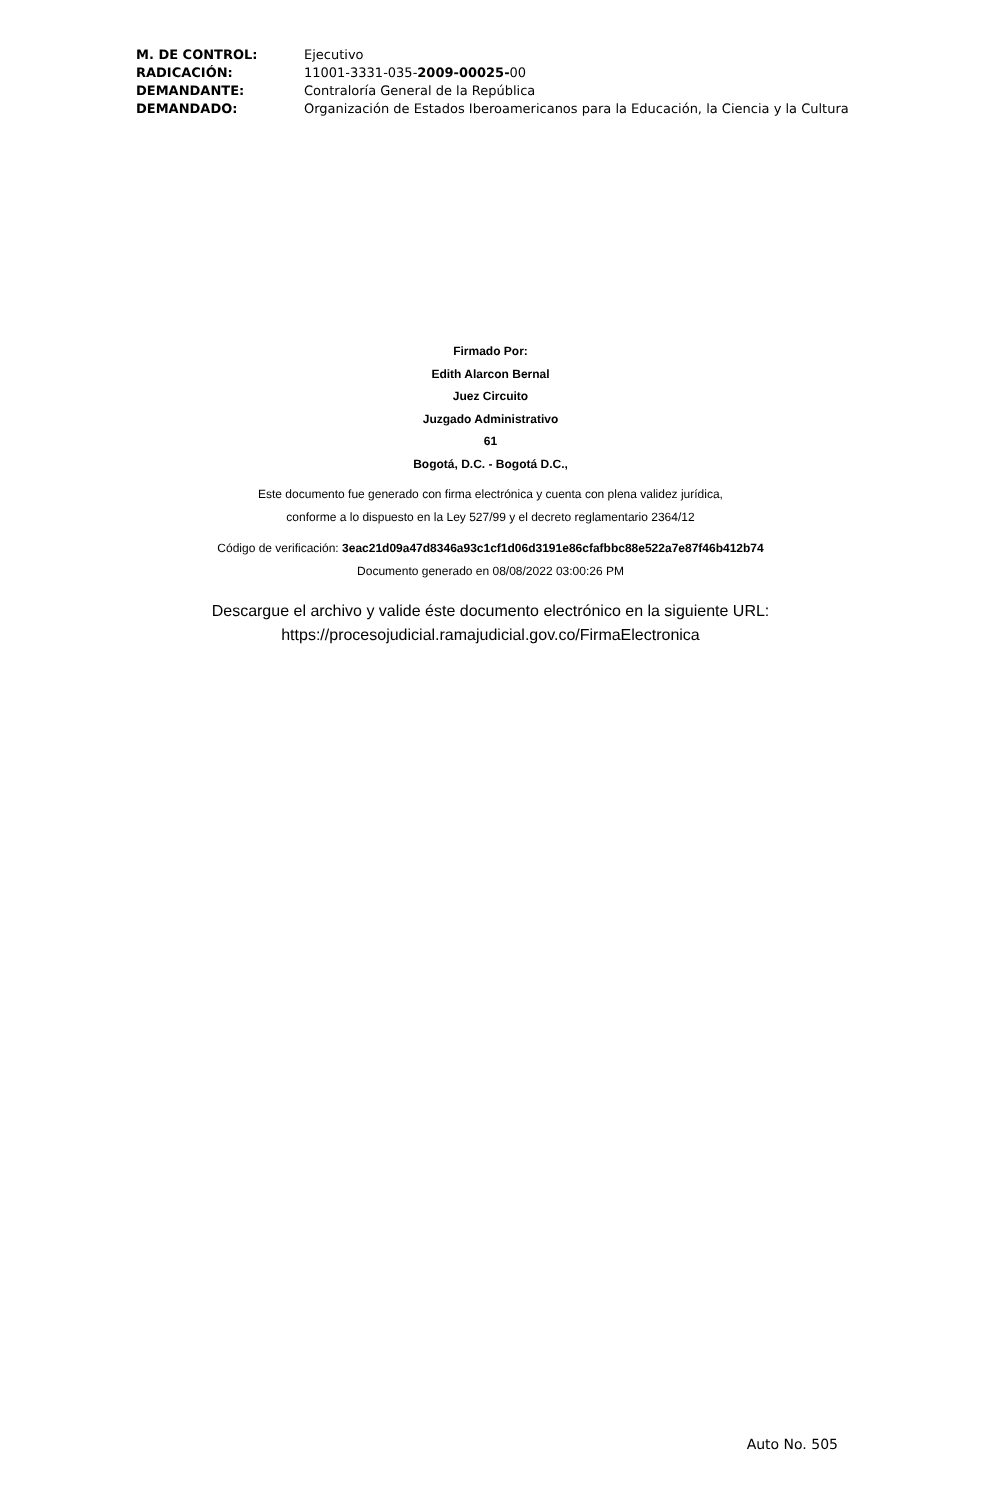| M. DE CONTROL: | Ejecutivo |
| RADICACIÓN: | 11001-3331-035- 2009-00025- 00 |
| DEMANDANTE: | Contraloría General de la República |
| DEMANDADO: | Organización de Estados Iberoamericanos para la Educación, la Ciencia y la Cultura |
Firmado Por:
Edith Alarcon Bernal
Juez Circuito
Juzgado Administrativo
61
Bogotá, D.C. - Bogotá D.C.,
Este documento fue generado con firma electrónica y cuenta con plena validez jurídica,
conforme a lo dispuesto en la Ley 527/99 y el decreto reglamentario 2364/12
Código de verificación: 3eac21d09a47d8346a93c1cf1d06d3191e86cfafbbc88e522a7e87f46b412b74
Documento generado en 08/08/2022 03:00:26 PM
Descargue el archivo y valide éste documento electrónico en la siguiente URL:
https://procesojudicial.ramajudicial.gov.co/FirmaElectronica
Auto No. 505